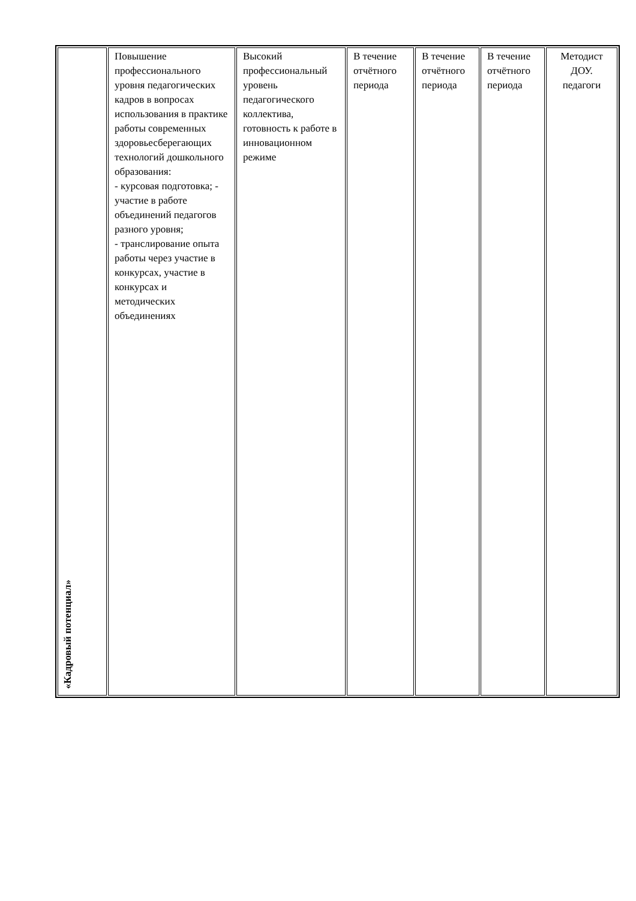| «Кадровый потенциал» | Повышение профессионального уровня педагогических кадров в вопросах использования в практике работы современных здоровьесберегающих технологий дошкольного образования: - курсовая подготовка; - участие в работе объединений педагогов разного уровня; - транслирование опыта работы через участие в конкурсах, участие в конкурсах и методических объединениях | Высокий профессиональный уровень педагогического коллектива, готовность к работе в инновационном режиме | В течение отчётного периода | В течение отчётного периода | В течение отчётного периода | Методист ДОУ. педагоги |